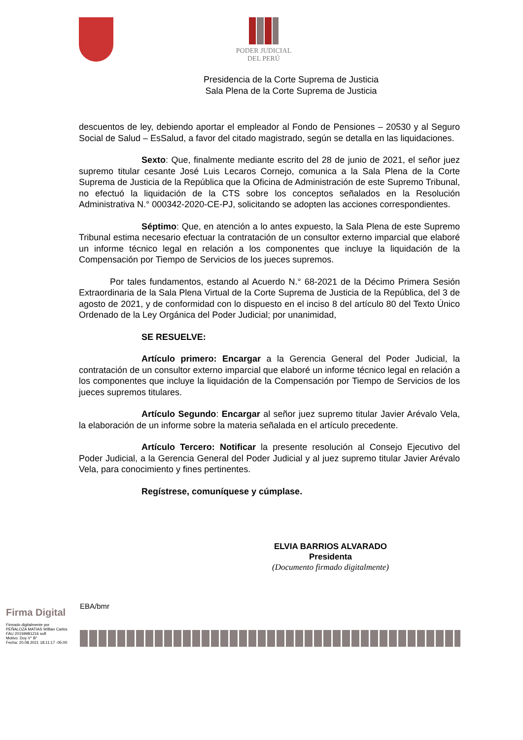PODER JUDICIAL
DEL PERÚ
Presidencia de la Corte Suprema de Justicia
Sala Plena de la Corte Suprema de Justicia
descuentos de ley, debiendo aportar el empleador al Fondo de Pensiones – 20530 y al Seguro Social de Salud – EsSalud, a favor del citado magistrado, según se detalla en las liquidaciones.
Sexto: Que, finalmente mediante escrito del 28 de junio de 2021, el señor juez supremo titular cesante José Luis Lecaros Cornejo, comunica a la Sala Plena de la Corte Suprema de Justicia de la República que la Oficina de Administración de este Supremo Tribunal, no efectuó la liquidación de la CTS sobre los conceptos señalados en la Resolución Administrativa N.° 000342-2020-CE-PJ, solicitando se adopten las acciones correspondientes.
Séptimo: Que, en atención a lo antes expuesto, la Sala Plena de este Supremo Tribunal estima necesario efectuar la contratación de un consultor externo imparcial que elaboré un informe técnico legal en relación a los componentes que incluye la liquidación de la Compensación por Tiempo de Servicios de los jueces supremos.
Por tales fundamentos, estando al Acuerdo N.° 68-2021 de la Décimo Primera Sesión Extraordinaria de la Sala Plena Virtual de la Corte Suprema de Justicia de la República, del 3 de agosto de 2021, y de conformidad con lo dispuesto en el inciso 8 del artículo 80 del Texto Único Ordenado de la Ley Orgánica del Poder Judicial; por unanimidad,
SE RESUELVE:
Artículo primero: Encargar a la Gerencia General del Poder Judicial, la contratación de un consultor externo imparcial que elaboré un informe técnico legal en relación a los componentes que incluye la liquidación de la Compensación por Tiempo de Servicios de los jueces supremos titulares.
Artículo Segundo: Encargar al señor juez supremo titular Javier Arévalo Vela, la elaboración de un informe sobre la materia señalada en el artículo precedente.
Artículo Tercero: Notificar la presente resolución al Consejo Ejecutivo del Poder Judicial, a la Gerencia General del Poder Judicial y al juez supremo titular Javier Arévalo Vela, para conocimiento y fines pertinentes.
Regístrese, comuníquese y cúmplase.
ELVIA BARRIOS ALVARADO
Presidenta
(Documento firmado digitalmente)
Firma Digital
Firmado digitalmente por
PEÑALOZA MATIAS Willian Carlos
FAU 20159981216 soft
Motivo: Doy V° B°
Fecha: 20.08.2021 18:11:17 -05:00
EBA/bmr